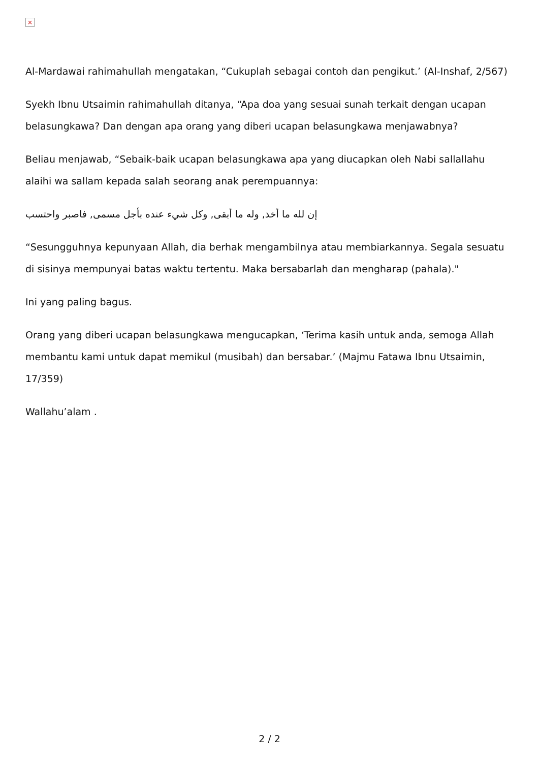×
Al-Mardawai rahimahullah mengatakan, “Cukuplah sebagai contoh dan pengikut.’ (Al-Inshaf, 2/567)
Syekh Ibnu Utsaimin rahimahullah ditanya, “Apa doa yang sesuai sunah terkait dengan ucapan belasungkawa? Dan dengan apa orang yang diberi ucapan belasungkawa menjawabnya?
Beliau menjawab, “Sebaik-baik ucapan belasungkawa apa yang diucapkan oleh Nabi sallallahu alaihi wa sallam kepada salah seorang anak perempuannya:
إن لله ما أخذ, وله ما أبقى, وكل شيء عنده بأجل مسمى, فاصبر واحتسب
“Sesungguhnya kepunyaan Allah, dia berhak mengambilnya atau membiarkannya. Segala sesuatu di sisinya mempunyai batas waktu tertentu. Maka bersabarlah dan mengharap (pahala)."
Ini yang paling bagus.
Orang yang diberi ucapan belasungkawa mengucapkan, ‘Terima kasih untuk anda, semoga Allah membantu kami untuk dapat memikul (musibah) dan bersabar.’ (Majmu Fatawa Ibnu Utsaimin, 17/359)
Wallahu’alam .
2 / 2